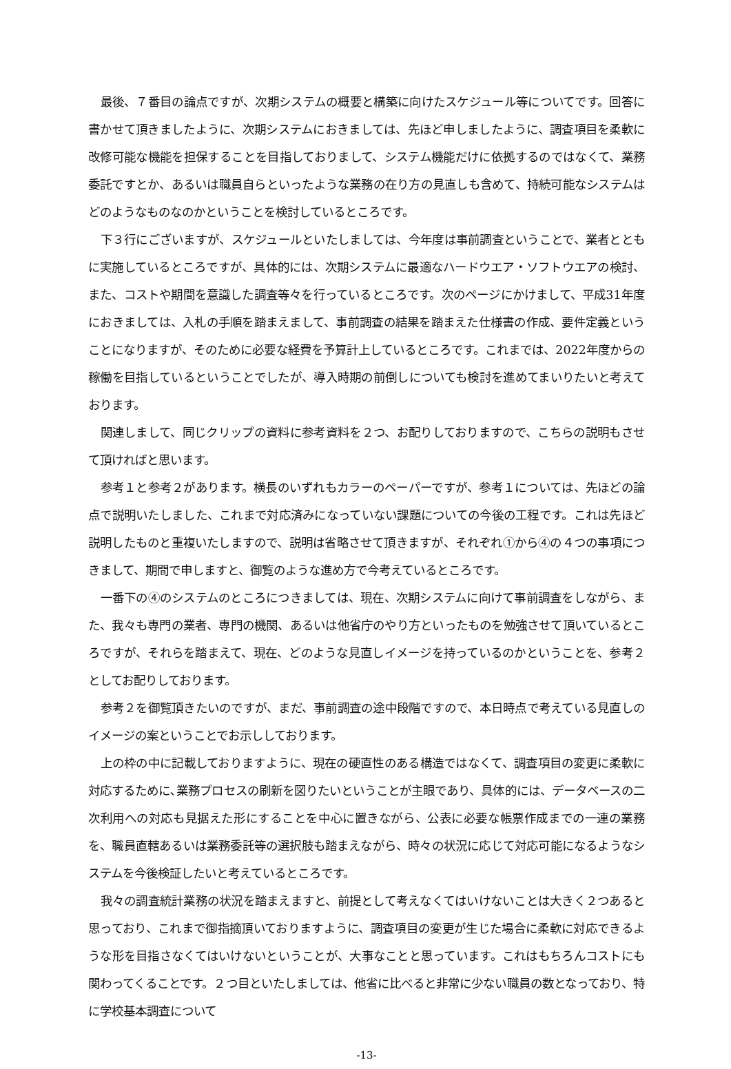最後、７番目の論点ですが、次期システムの概要と構築に向けたスケジュール等についてです。回答に書かせて頂きましたように、次期システムにおきましては、先ほど申しましたように、調査項目を柔軟に改修可能な機能を担保することを目指しておりまして、システム機能だけに依拠するのではなくて、業務委託ですとか、あるいは職員自らといったような業務の在り方の見直しも含めて、持続可能なシステムはどのようなものなのかということを検討しているところです。
下３行にございますが、スケジュールといたしましては、今年度は事前調査ということで、業者とともに実施しているところですが、具体的には、次期システムに最適なハードウエア・ソフトウエアの検討、また、コストや期間を意識した調査等々を行っているところです。次のページにかけまして、平成31年度におきましては、入札の手順を踏まえまして、事前調査の結果を踏まえた仕様書の作成、要件定義ということになりますが、そのために必要な経費を予算計上しているところです。これまでは、2022年度からの稼働を目指しているということでしたが、導入時期の前倒しについても検討を進めてまいりたいと考えております。
関連しまして、同じクリップの資料に参考資料を２つ、お配りしておりますので、こちらの説明もさせて頂ければと思います。
参考１と参考２があります。横長のいずれもカラーのペーパーですが、参考１については、先ほどの論点で説明いたしました、これまで対応済みになっていない課題についての今後の工程です。これは先ほど説明したものと重複いたしますので、説明は省略させて頂きますが、それぞれ①から④の４つの事項につきまして、期間で申しますと、御覧のような進め方で今考えているところです。
一番下の④のシステムのところにつきましては、現在、次期システムに向けて事前調査をしながら、また、我々も専門の業者、専門の機関、あるいは他省庁のやり方といったものを勉強させて頂いているところですが、それらを踏まえて、現在、どのような見直しイメージを持っているのかということを、参考２としてお配りしております。
参考２を御覧頂きたいのですが、まだ、事前調査の途中段階ですので、本日時点で考えている見直しのイメージの案ということでお示ししております。
上の枠の中に記載しておりますように、現在の硬直性のある構造ではなくて、調査項目の変更に柔軟に対応するために､業務プロセスの刷新を図りたいということが主眼であり、具体的には、データベースの二次利用への対応も見据えた形にすることを中心に置きながら、公表に必要な帳票作成までの一連の業務を、職員直轄あるいは業務委託等の選択肢も踏まえながら、時々の状況に応じて対応可能になるようなシステムを今後検証したいと考えているところです。
我々の調査統計業務の状況を踏まえますと、前提として考えなくてはいけないことは大きく２つあると思っており、これまで御指摘頂いておりますように、調査項目の変更が生じた場合に柔軟に対応できるような形を目指さなくてはいけないということが、大事なことと思っています。これはもちろんコストにも関わってくることです。２つ目といたしましては、他省に比べると非常に少ない職員の数となっており、特に学校基本調査について
-13-